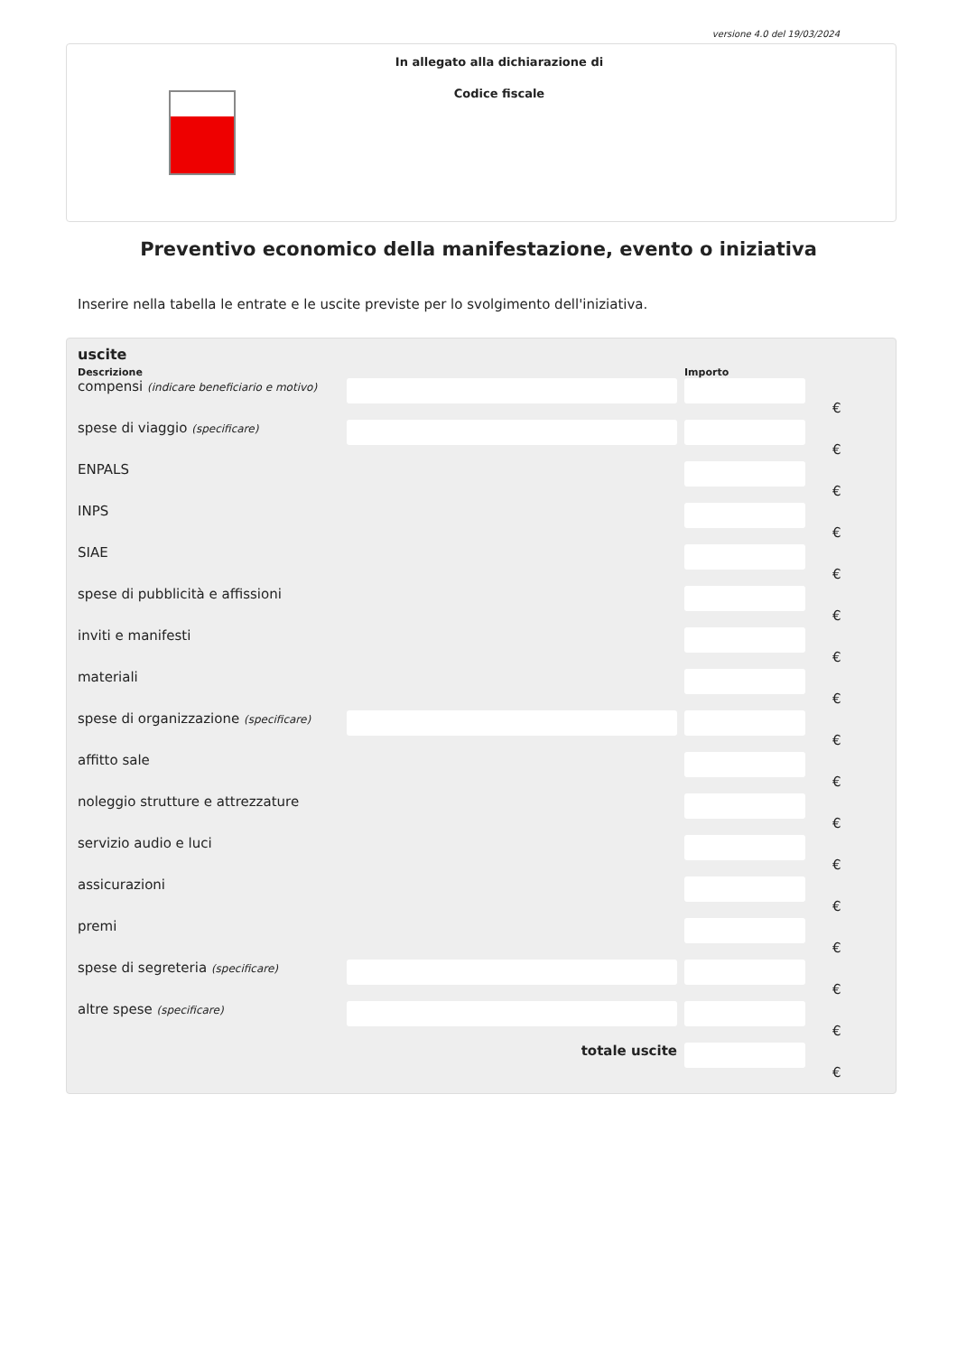versione 4.0 del 19/03/2024
In allegato alla dichiarazione di
Codice fiscale
Preventivo economico della manifestazione, evento o iniziativa
Inserire nella tabella le entrate e le uscite previste per lo svolgimento dell'iniziativa.
uscite
| Descrizione | | Importo | |
| --- | --- | --- | --- |
| compensi (indicare beneficiario e motivo) | | | € |
| spese di viaggio (specificare) | | | € |
| ENPALS | | | € |
| INPS | | | € |
| SIAE | | | € |
| spese di pubblicità e affissioni | | | € |
| inviti e manifesti | | | € |
| materiali | | | € |
| spese di organizzazione (specificare) | | | € |
| affitto sale | | | € |
| noleggio strutture e attrezzature | | | € |
| servizio audio e luci | | | € |
| assicurazioni | | | € |
| premi | | | € |
| spese di segreteria (specificare) | | | € |
| altre spese (specificare) | | | € |
| | totale uscite | | € |